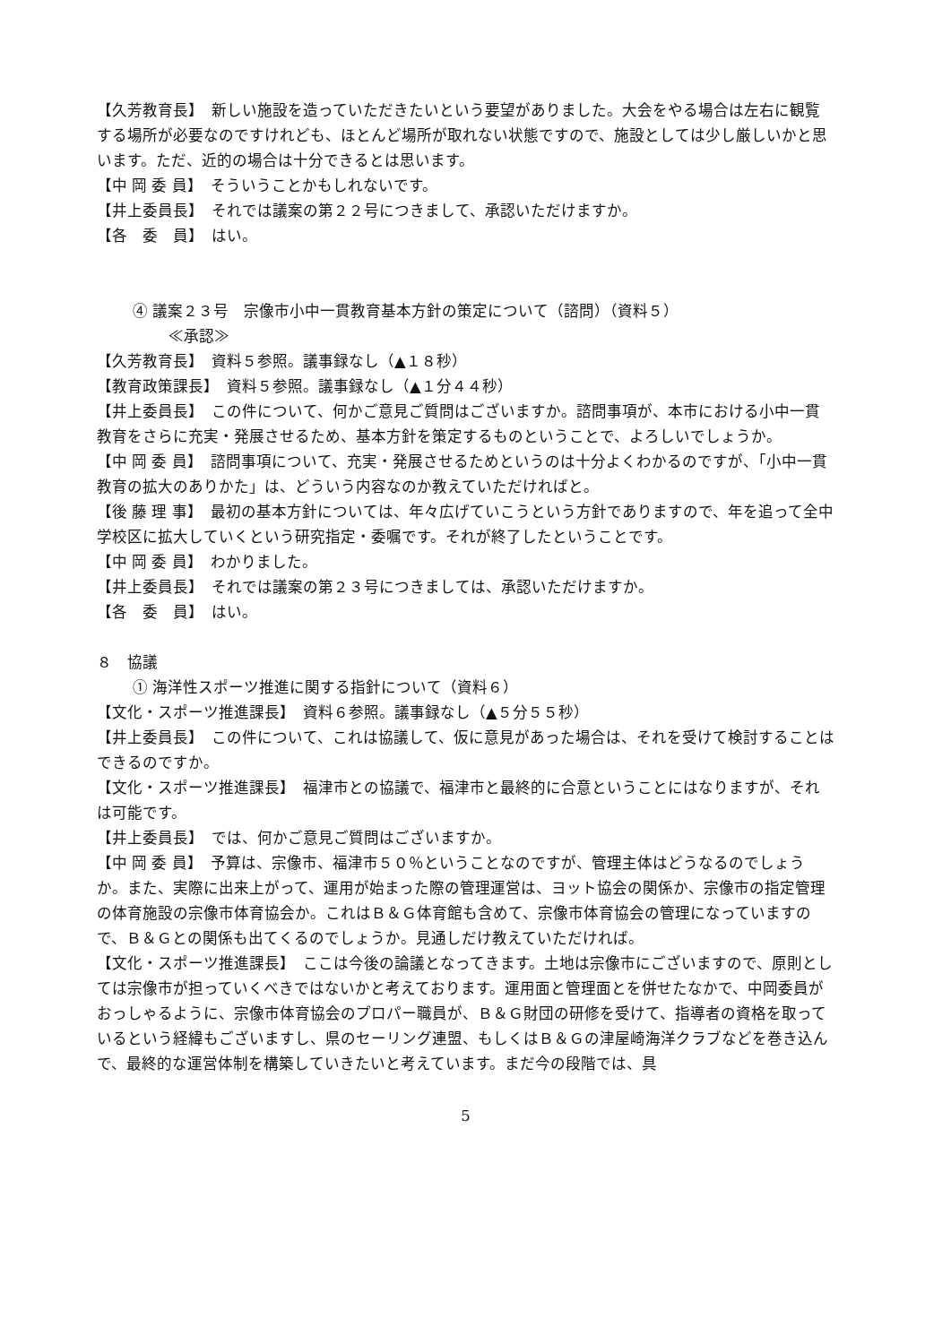【久芳教育長】　新しい施設を造っていただきたいという要望がありました。大会をやる場合は左右に観覧する場所が必要なのですけれども、ほとんど場所が取れない状態ですので、施設としては少し厳しいかと思います。ただ、近的の場合は十分できるとは思います。
【中 岡 委 員】　そういうことかもしれないです。
【井上委員長】　それでは議案の第２２号につきまして、承認いただけますか。
【各　委　員】　はい。
④ 議案２３号　宗像市小中一貫教育基本方針の策定について（諮問）（資料５）
≪承認≫
【久芳教育長】　資料５参照。議事録なし（▲１８秒）
【教育政策課長】　資料５参照。議事録なし（▲１分４４秒）
【井上委員長】　この件について、何かご意見ご質問はございますか。諮問事項が、本市における小中一貫教育をさらに充実・発展させるため、基本方針を策定するものということで、よろしいでしょうか。
【中 岡 委 員】　諮問事項について、充実・発展させるためというのは十分よくわかるのですが、「小中一貫教育の拡大のありかた」は、どういう内容なのか教えていただければと。
【後 藤 理 事】　最初の基本方針については、年々広げていこうという方針でありますので、年を追って全中学校区に拡大していくという研究指定・委嘱です。それが終了したということです。
【中 岡 委 員】　わかりました。
【井上委員長】　それでは議案の第２３号につきましては、承認いただけますか。
【各　委　員】　はい。
８　協議
① 海洋性スポーツ推進に関する指針について（資料６）
【文化・スポーツ推進課長】　資料６参照。議事録なし（▲５分５５秒）
【井上委員長】　この件について、これは協議して、仮に意見があった場合は、それを受けて検討することはできるのですか。
【文化・スポーツ推進課長】　福津市との協議で、福津市と最終的に合意ということにはなりますが、それは可能です。
【井上委員長】　では、何かご意見ご質問はございますか。
【中 岡 委 員】　予算は、宗像市、福津市５０％ということなのですが、管理主体はどうなるのでしょうか。また、実際に出来上がって、運用が始まった際の管理運営は、ヨット協会の関係か、宗像市の指定管理の体育施設の宗像市体育協会か。これはＢ＆Ｇ体育館も含めて、宗像市体育協会の管理になっていますので、Ｂ＆Ｇとの関係も出てくるのでしょうか。見通しだけ教えていただければ。
【文化・スポーツ推進課長】　ここは今後の論議となってきます。土地は宗像市にございますので、原則としては宗像市が担っていくべきではないかと考えております。運用面と管理面とを併せたなかで、中岡委員がおっしゃるように、宗像市体育協会のプロパー職員が、Ｂ＆Ｇ財団の研修を受けて、指導者の資格を取っているという経緯もございますし、県のセーリング連盟、もしくはＢ＆Ｇの津屋崎海洋クラブなどを巻き込んで、最終的な運営体制を構築していきたいと考えています。まだ今の段階では、具
5